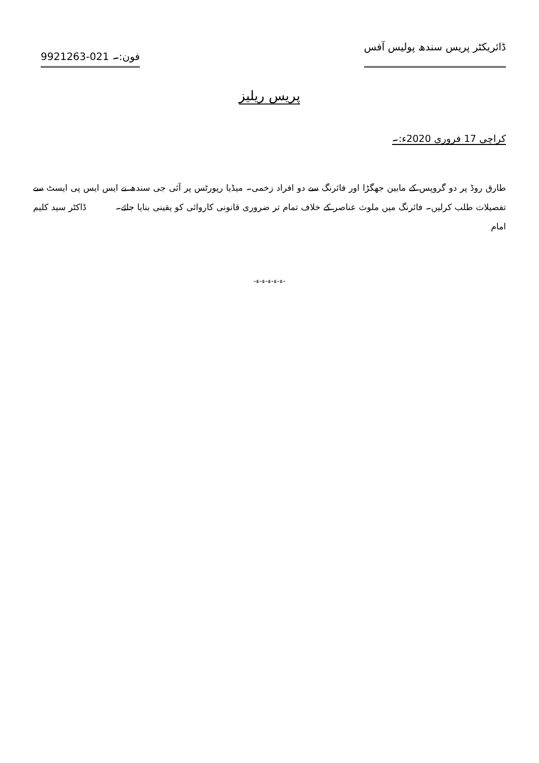ڈائریکٹر پریس سندھ پولیس آفس فون:۔ 021-9921263
پریس ریلیز
کراچی 17 فروری 2020ء:۔
طارق روڈ پر دو گروپس کے مابین جھگڑا اور فائرنگ سے دو افراد زخمی۔ میڈیا رپورٹس پر آئی جی سندھ نے ایس ایس پی ایسٹ سے تفصیلات طلب کرلیں۔ فائرنگ میں ملوث عناصر کے خلاف تمام تر ضروری قانونی کاروائی کو یقینی بنایا جائے۔ ڈاکٹر سید کلیم امام
-ء-ء-ء-ء-ء-